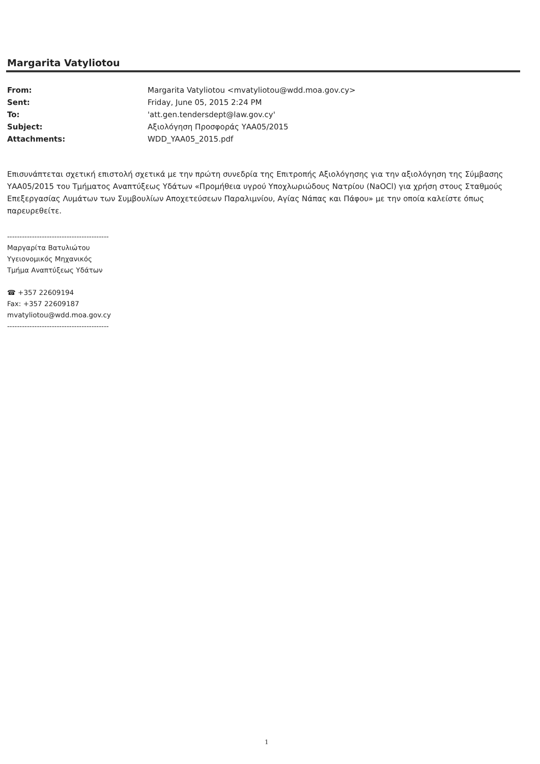Margarita Vatyliotou
| From: | Margarita Vatyliotou <mvatyliotou@wdd.moa.gov.cy> |
| Sent: | Friday, June 05, 2015 2:24 PM |
| To: | 'att.gen.tendersdept@law.gov.cy' |
| Subject: | Αξιολόγηση Προσφοράς ΥΑΑ05/2015 |
| Attachments: | WDD_YAA05_2015.pdf |
Επισυνάπτεται σχετική επιστολή σχετικά με την πρώτη συνεδρία της Επιτροπής Αξιολόγησης για την αξιολόγηση της Σύμβασης ΥΑΑ05/2015 του Τμήματος Αναπτύξεως Υδάτων «Προμήθεια υγρού Υποχλωριώδους Νατρίου (NaOCl) για χρήση στους Σταθμούς Επεξεργασίας Λυμάτων των Συμβουλίων Αποχετεύσεων Παραλιμνίου, Αγίας Νάπας και Πάφου» με την οποία καλείστε όπως παρευρεθείτε.
-----------------------------------------
Μαργαρίτα Βατυλιώτου
Υγειονομικός Μηχανικός
Τμήμα Αναπτύξεως Υδάτων
☎ +357 22609194
Fax: +357 22609187
mvatyliotou@wdd.moa.gov.cy
-----------------------------------------
1